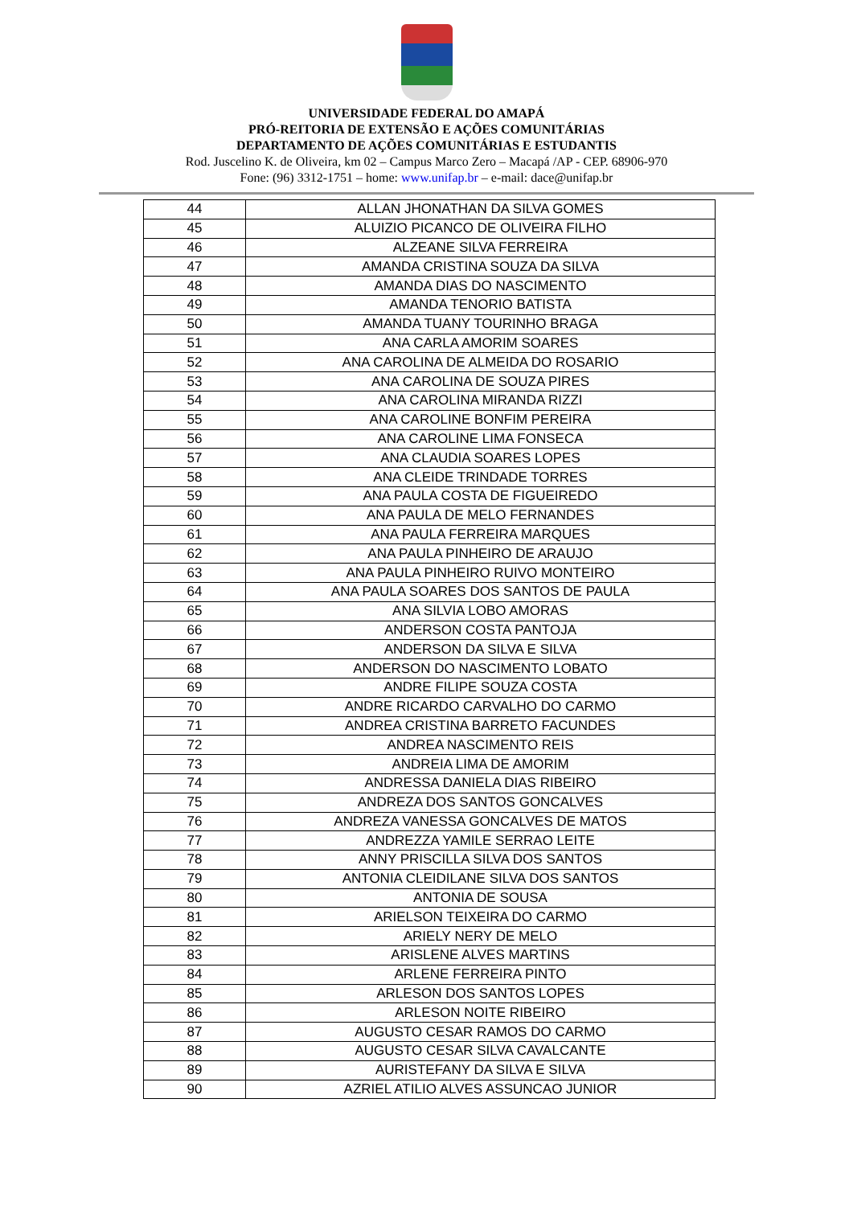UNIVERSIDADE FEDERAL DO AMAPÁ
PRÓ-REITORIA DE EXTENSÃO E AÇÕES COMUNITÁRIAS
DEPARTAMENTO DE AÇÕES COMUNITÁRIAS E ESTUDANTIS
Rod. Juscelino K. de Oliveira, km 02 – Campus Marco Zero – Macapá /AP - CEP. 68906-970
Fone: (96) 3312-1751 – home: www.unifap.br – e-mail: dace@unifap.br
| 44 | ALLAN JHONATHAN DA SILVA GOMES |
| 45 | ALUIZIO PICANCO DE OLIVEIRA FILHO |
| 46 | ALZEANE SILVA FERREIRA |
| 47 | AMANDA CRISTINA SOUZA DA SILVA |
| 48 | AMANDA DIAS DO NASCIMENTO |
| 49 | AMANDA TENORIO BATISTA |
| 50 | AMANDA TUANY TOURINHO BRAGA |
| 51 | ANA CARLA AMORIM SOARES |
| 52 | ANA CAROLINA DE ALMEIDA DO ROSARIO |
| 53 | ANA CAROLINA DE SOUZA PIRES |
| 54 | ANA CAROLINA MIRANDA RIZZI |
| 55 | ANA CAROLINE BONFIM PEREIRA |
| 56 | ANA CAROLINE LIMA FONSECA |
| 57 | ANA CLAUDIA SOARES LOPES |
| 58 | ANA CLEIDE TRINDADE TORRES |
| 59 | ANA PAULA COSTA DE FIGUEIREDO |
| 60 | ANA PAULA DE MELO FERNANDES |
| 61 | ANA PAULA FERREIRA MARQUES |
| 62 | ANA PAULA PINHEIRO DE ARAUJO |
| 63 | ANA PAULA PINHEIRO RUIVO MONTEIRO |
| 64 | ANA PAULA SOARES DOS SANTOS DE PAULA |
| 65 | ANA SILVIA LOBO AMORAS |
| 66 | ANDERSON COSTA PANTOJA |
| 67 | ANDERSON DA SILVA E SILVA |
| 68 | ANDERSON DO NASCIMENTO LOBATO |
| 69 | ANDRE FILIPE SOUZA COSTA |
| 70 | ANDRE RICARDO CARVALHO DO CARMO |
| 71 | ANDREA CRISTINA BARRETO FACUNDES |
| 72 | ANDREA NASCIMENTO REIS |
| 73 | ANDREIA LIMA DE AMORIM |
| 74 | ANDRESSA DANIELA DIAS RIBEIRO |
| 75 | ANDREZA DOS SANTOS GONCALVES |
| 76 | ANDREZA VANESSA GONCALVES DE MATOS |
| 77 | ANDREZZA YAMILE SERRAO LEITE |
| 78 | ANNY PRISCILLA SILVA DOS SANTOS |
| 79 | ANTONIA CLEIDILANE SILVA DOS SANTOS |
| 80 | ANTONIA DE SOUSA |
| 81 | ARIELSON TEIXEIRA DO CARMO |
| 82 | ARIELY NERY DE MELO |
| 83 | ARISLENE ALVES MARTINS |
| 84 | ARLENE FERREIRA PINTO |
| 85 | ARLESON DOS SANTOS LOPES |
| 86 | ARLESON NOITE RIBEIRO |
| 87 | AUGUSTO CESAR RAMOS DO CARMO |
| 88 | AUGUSTO CESAR SILVA CAVALCANTE |
| 89 | AURISTEFANY DA SILVA E SILVA |
| 90 | AZRIEL ATILIO ALVES ASSUNCAO JUNIOR |